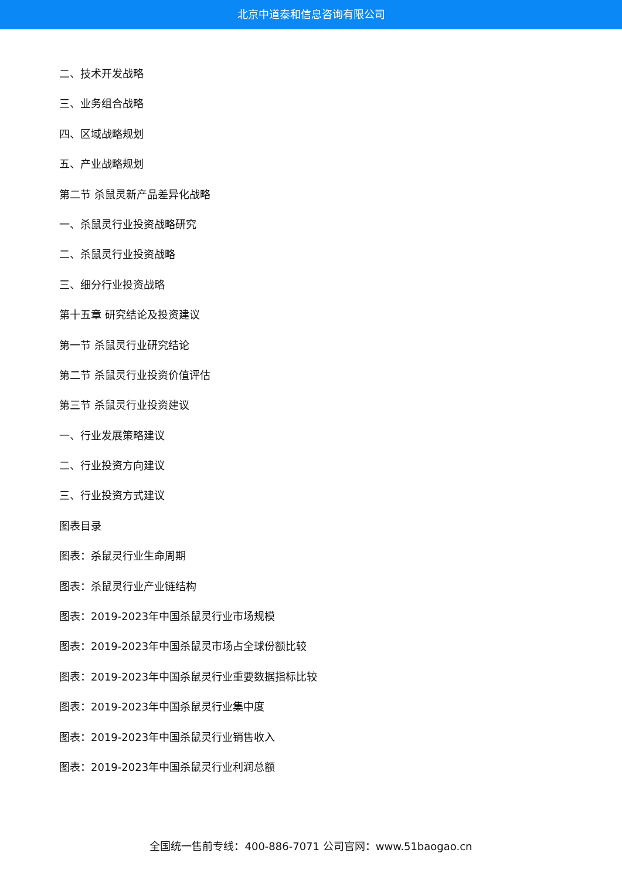北京中道泰和信息咨询有限公司
二、技术开发战略
三、业务组合战略
四、区域战略规划
五、产业战略规划
第二节 杀鼠灵新产品差异化战略
一、杀鼠灵行业投资战略研究
二、杀鼠灵行业投资战略
三、细分行业投资战略
第十五章 研究结论及投资建议
第一节 杀鼠灵行业研究结论
第二节 杀鼠灵行业投资价值评估
第三节 杀鼠灵行业投资建议
一、行业发展策略建议
二、行业投资方向建议
三、行业投资方式建议
图表目录
图表：杀鼠灵行业生命周期
图表：杀鼠灵行业产业链结构
图表：2019-2023年中国杀鼠灵行业市场规模
图表：2019-2023年中国杀鼠灵市场占全球份额比较
图表：2019-2023年中国杀鼠灵行业重要数据指标比较
图表：2019-2023年中国杀鼠灵行业集中度
图表：2019-2023年中国杀鼠灵行业销售收入
图表：2019-2023年中国杀鼠灵行业利润总额
全国统一售前专线：400-886-7071 公司官网：www.51baogao.cn